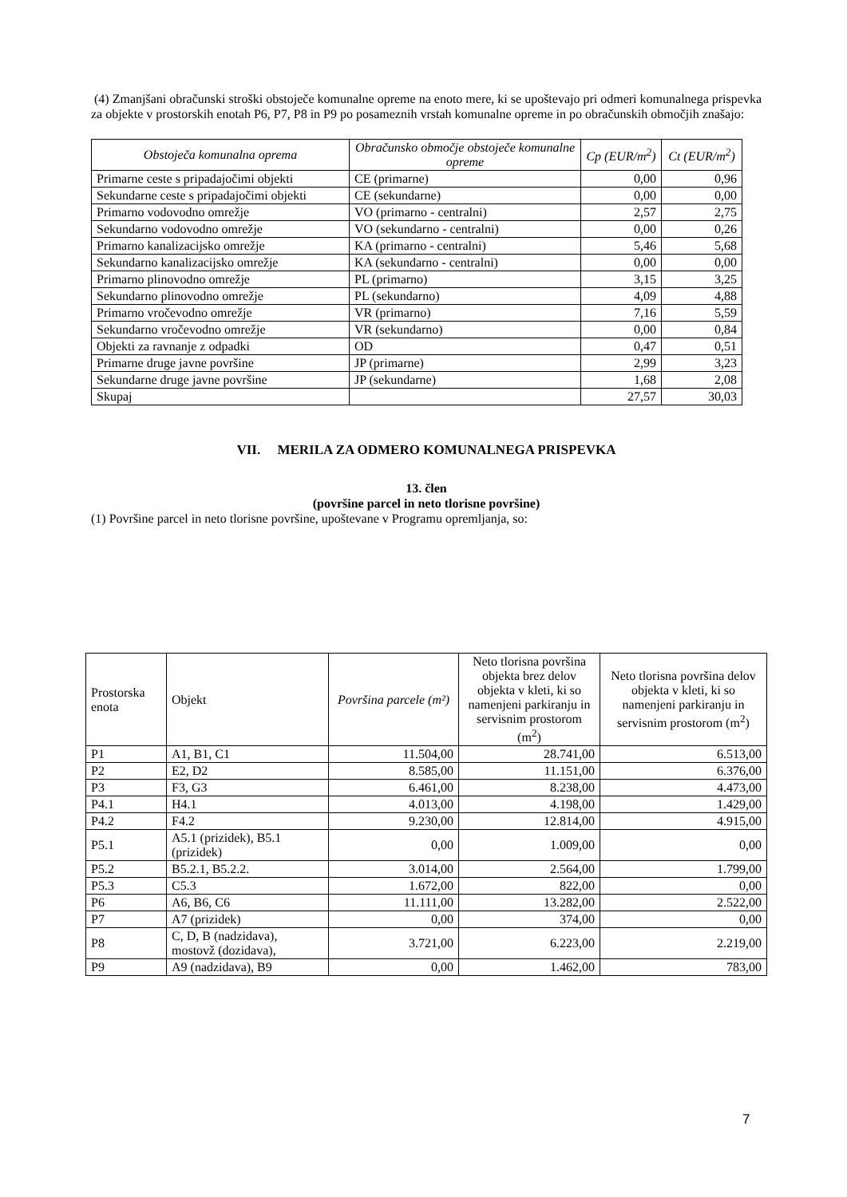(4) Zmanjšani obračunski stroški obstoječe komunalne opreme na enoto mere, ki se upoštevajo pri odmeri komunalnega prispevka za objekte v prostorskih enotah P6, P7, P8 in P9 po posameznih vrstah komunalne opreme in po obračunskih območjih znašajo:
| Obstoječa komunalna oprema | Obračunsko območje obstoječe komunalne opreme | Cp (EUR/m<sup>2</sup>) | Ct (EUR/m<sup>2</sup>) |
| --- | --- | --- | --- |
| Primarne ceste s pripadajočimi objekti | CE (primarne) | 0,00 | 0,96 |
| Sekundarne ceste s pripadajočimi objekti | CE (sekundarne) | 0,00 | 0,00 |
| Primarno vodovodno omrežje | VO (primarno - centralni) | 2,57 | 2,75 |
| Sekundarno vodovodno omrežje | VO (sekundarno - centralni) | 0,00 | 0,26 |
| Primarno kanalizacijsko omrežje | KA (primarno - centralni) | 5,46 | 5,68 |
| Sekundarno kanalizacijsko omrežje | KA (sekundarno - centralni) | 0,00 | 0,00 |
| Primarno plinovodno omrežje | PL (primarno) | 3,15 | 3,25 |
| Sekundarno plinovodno omrežje | PL (sekundarno) | 4,09 | 4,88 |
| Primarno vročevodno omrežje | VR (primarno) | 7,16 | 5,59 |
| Sekundarno vročevodno omrežje | VR (sekundarno) | 0,00 | 0,84 |
| Objekti za ravnanje z odpadki | OD | 0,47 | 0,51 |
| Primarne druge javne površine | JP (primarne) | 2,99 | 3,23 |
| Sekundarne druge javne površine | JP (sekundarne) | 1,68 | 2,08 |
| Skupaj | | 27,57 | 30,03 |
VII. MERILA ZA ODMERO KOMUNALNEGA PRISPEVKA
13. člen
(površine parcel in neto tlorisne površine)
(1) Površine parcel in neto tlorisne površine, upoštevane v Programu opremljanja, so:
| Prostorska enota | Objekt | Površina parcele (m²) | Neto tlorisna površina objekta brez delov objekta v kleti, ki so namenjeni parkiranju in servisnim prostorom (m<sup>2</sup>) | Neto tlorisna površina delov objekta v kleti, ki so namenjeni parkiranju in servisnim prostorom (m<sup>2</sup>) |
| P1 | A1, B1, C1 | 11.504,00 | 28.741,00 | 6.513,00 |
| P2 | E2, D2 | 8.585,00 | 11.151,00 | 6.376,00 |
| P3 | F3, G3 | 6.461,00 | 8.238,00 | 4.473,00 |
| P4.1 | H4.1 | 4.013,00 | 4.198,00 | 1.429,00 |
| P4.2 | F4.2 | 9.230,00 | 12.814,00 | 4.915,00 |
| P5.1 | A5.1 (prizidek), B5.1 (prizidek) | 0,00 | 1.009,00 | 0,00 |
| P5.2 | B5.2.1, B5.2.2. | 3.014,00 | 2.564,00 | 1.799,00 |
| P5.3 | C5.3 | 1.672,00 | 822,00 | 0,00 |
| P6 | A6, B6, C6 | 11.111,00 | 13.282,00 | 2.522,00 |
| P7 | A7 (prizidek) | 0,00 | 374,00 | 0,00 |
| P8 | C, D, B (nadzidava), mostovž (dozidava), | 3.721,00 | 6.223,00 | 2.219,00 |
| P9 | A9 (nadzidava), B9 | 0,00 | 1.462,00 | 783,00 |
7